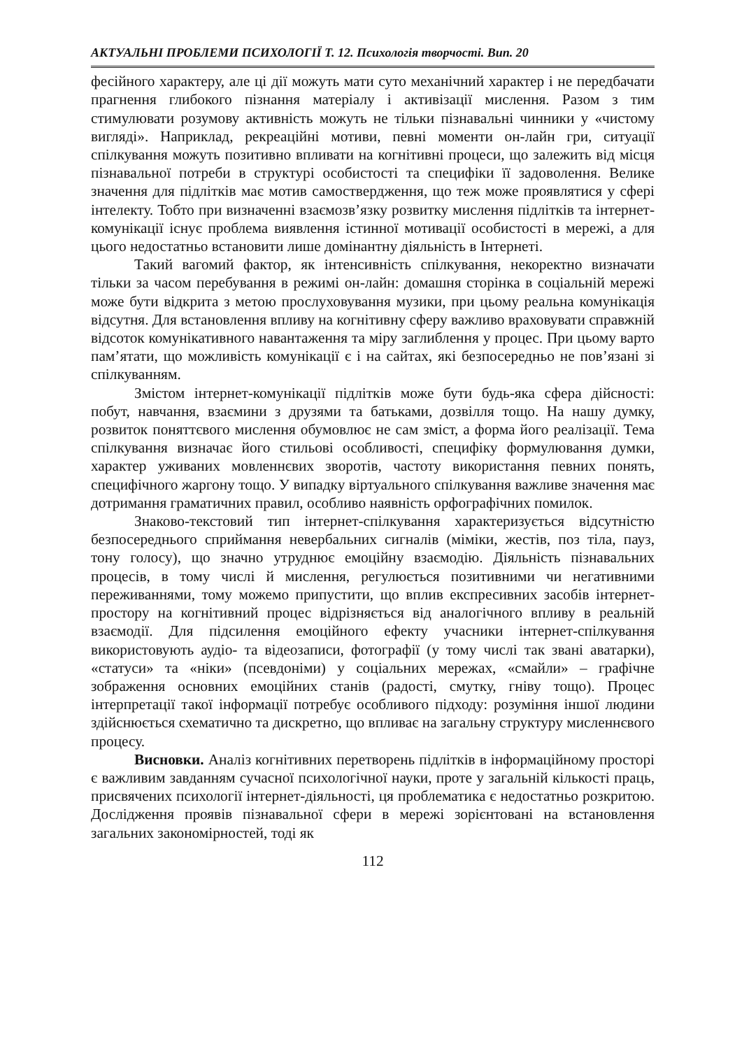АКТУАЛЬНІ ПРОБЛЕМИ ПСИХОЛОГІЇ Т. 12. Психологія творчості. Вип. 20
фесійного характеру, але ці дії можуть мати суто механічний характер і не передбачати прагнення глибокого пізнання матеріалу і активізації мислення. Разом з тим стимулювати розумову активність можуть не тільки пізнавальні чинники у «чистому вигляді». Наприклад, рекреаційні мотиви, певні моменти он-лайн гри, ситуації спілкування можуть позитивно впливати на когнітивні процеси, що залежить від місця пізнавальної потреби в структурі особистості та специфіки її задоволення. Велике значення для підлітків має мотив самоствердження, що теж може проявлятися у сфері інтелекту. Тобто при визначенні взаємозв’язку розвитку мислення підлітків та інтернет-комунікації існує проблема виявлення істинної мотивації особистості в мережі, а для цього недостатньо встановити лише домінантну діяльність в Інтернеті.
Такий вагомий фактор, як інтенсивність спілкування, некоректно визначати тільки за часом перебування в режимі он-лайн: домашня сторінка в соціальній мережі може бути відкрита з метою прослуховування музики, при цьому реальна комунікація відсутня. Для встановлення впливу на когнітивну сферу важливо враховувати справжній відсоток комунікативного навантаження та міру заглиблення у процес. При цьому варто пам’ятати, що можливість комунікації є і на сайтах, які безпосередньо не пов’язані зі спілкуванням.
Змістом інтернет-комунікації підлітків може бути будь-яка сфера дійсності: побут, навчання, взаємини з друзями та батьками, дозвілля тощо. На нашу думку, розвиток поняттєвого мислення обумовлює не сам зміст, а форма його реалізації. Тема спілкування визначає його стильові особливості, специфіку формулювання думки, характер уживаних мовленнєвих зворотів, частоту використання певних понять, специфічного жаргону тощо. У випадку віртуального спілкування важливе значення має дотримання граматичних правил, особливо наявність орфографічних помилок.
Знаково-текстовий тип інтернет-спілкування характеризується відсутністю безпосереднього сприймання невербальних сигналів (міміки, жестів, поз тіла, пауз, тону голосу), що значно утруднює емоційну взаємодію. Діяльність пізнавальних процесів, в тому числі й мислення, регулюється позитивними чи негативними переживаннями, тому можемо припустити, що вплив експресивних засобів інтернет-простору на когнітивний процес відрізняється від аналогічного впливу в реальній взаємодії. Для підсилення емоційного ефекту учасники інтернет-спілкування використовують аудіо- та відеозаписи, фотографії (у тому числі так звані аватарки), «статуси» та «ніки» (псевдоніми) у соціальних мережах, «смайли» – графічне зображення основних емоційних станів (радості, смутку, гніву тощо). Процес інтерпретації такої інформації потребує особливого підходу: розуміння іншої людини здійснюється схематично та дискретно, що впливає на загальну структуру мисленнєвого процесу.
Висновки. Аналіз когнітивних перетворень підлітків в інформаційному просторі є важливим завданням сучасної психологічної науки, проте у загальній кількості праць, присвячених психології інтернет-діяльності, ця проблематика є недостатньо розкритою. Дослідження проявів пізнавальної сфери в мережі зорієнтовані на встановлення загальних закономірностей, тоді як
112